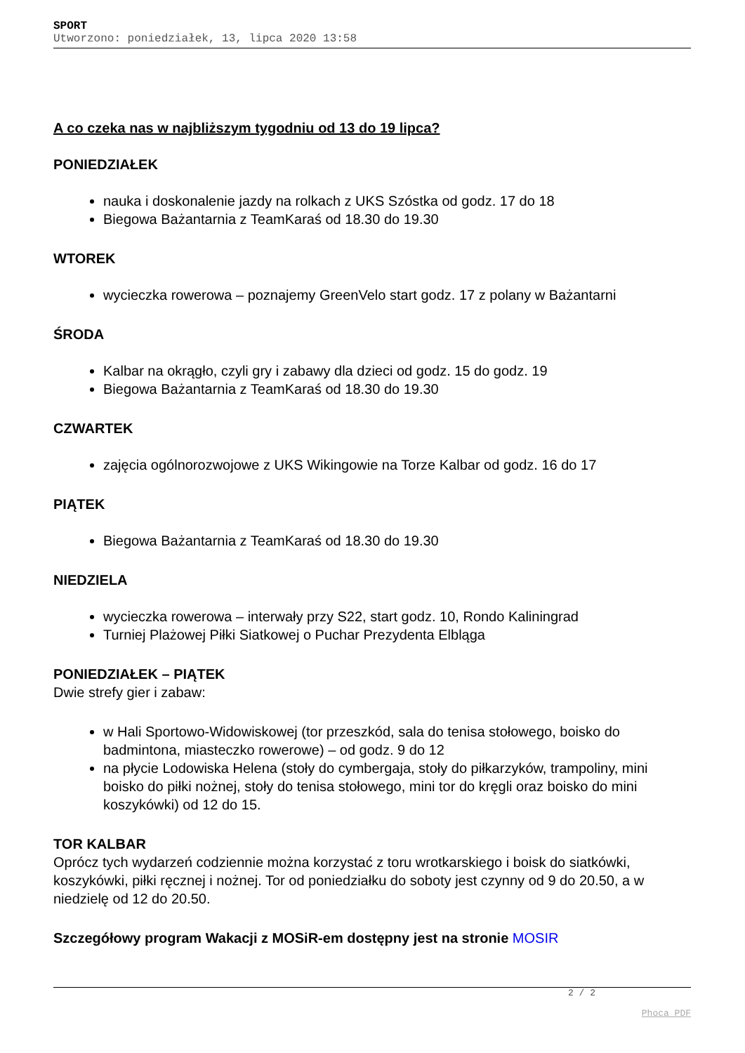SPORT
Utworzono: poniedziałek, 13, lipca 2020 13:58
A co czeka nas w najbliższym tygodniu od 13 do 19 lipca?
PONIEDZIAŁEK
nauka i doskonalenie jazdy na rolkach z UKS Szóstka od godz. 17 do 18
Biegowa Bażantarnia z TeamKaraś od 18.30 do 19.30
WTOREK
wycieczka rowerowa – poznajemy GreenVelo start godz. 17 z polany w Bażantarni
ŚRODA
Kalbar na okrągło, czyli gry i zabawy dla dzieci od godz. 15 do godz. 19
Biegowa Bażantarnia z TeamKaraś od 18.30 do 19.30
CZWARTEK
zajęcia ogólnorozwojowe z UKS Wikingowie na Torze Kalbar od godz. 16 do 17
PIĄTEK
Biegowa Bażantarnia z TeamKaraś od 18.30 do 19.30
NIEDZIELA
wycieczka rowerowa – interwały przy S22, start godz. 10, Rondo Kaliningrad
Turniej Plażowej Piłki Siatkowej o Puchar Prezydenta Elbląga
PONIEDZIAŁEK – PIĄTEK
Dwie strefy gier i zabaw:
w Hali Sportowo-Widowiskowej (tor przeszkód, sala do tenisa stołowego, boisko do badmintona, miasteczko rowerowe) – od godz. 9 do 12
na płycie Lodowiska Helena (stoły do cymbergaja, stoły do piłkarzyków, trampoliny, mini boisko do piłki nożnej, stoły do tenisa stołowego, mini tor do kręgli oraz boisko do mini koszykówki) od 12 do 15.
TOR KALBAR
Oprócz tych wydarzeń codziennie można korzystać z toru wrotkarskiego i boisk do siatkówki, koszykówki, piłki ręcznej i nożnej. Tor od poniedziałku do soboty jest czynny od 9 do 20.50, a w niedzielę od 12 do 20.50.
Szczegółowy program Wakacji z MOSiR-em dostępny jest na stronie MOSIR
2 / 2
Phoca PDF